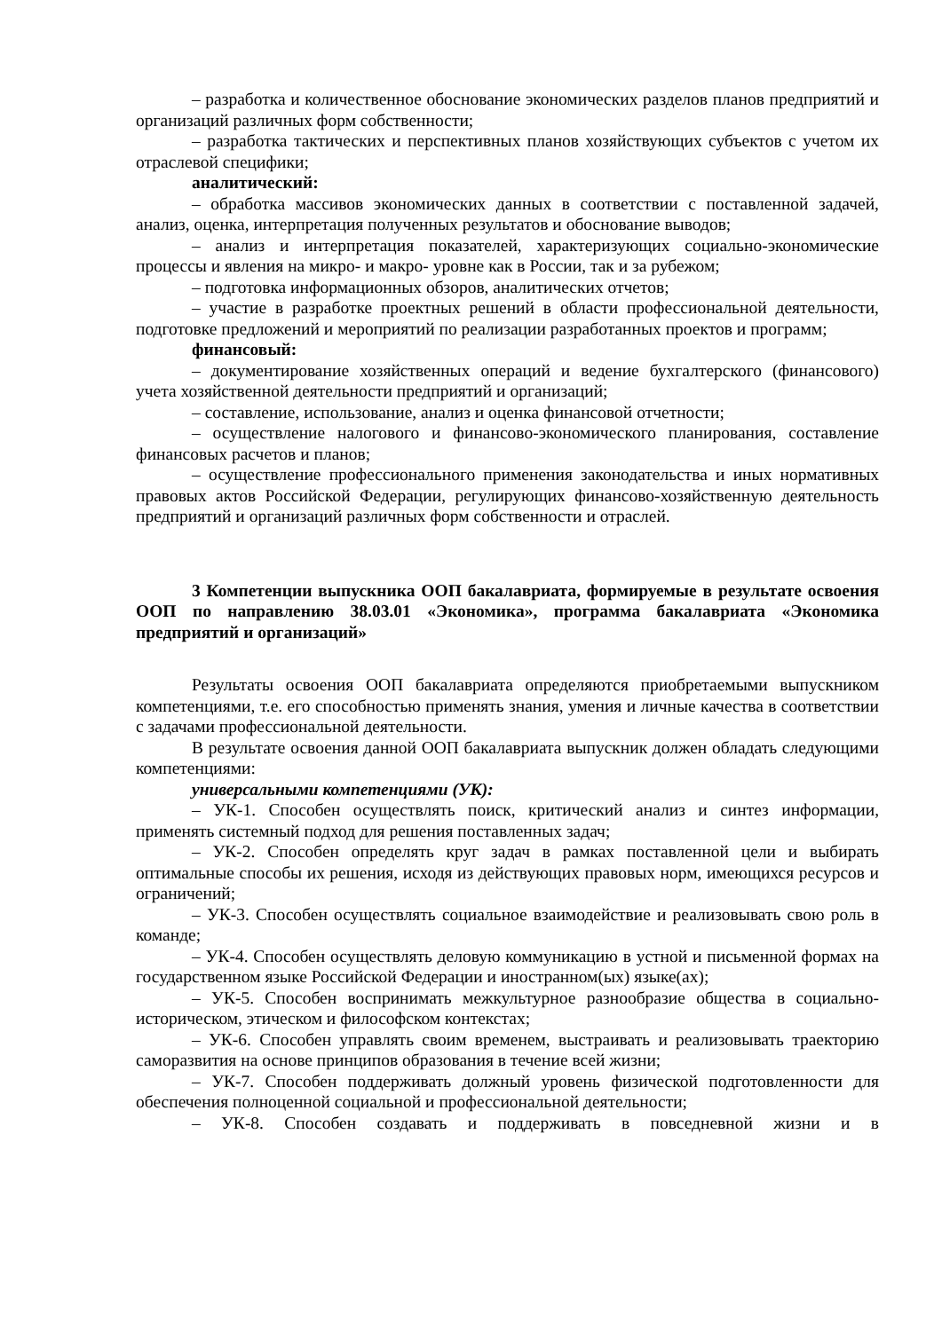– разработка и количественное обоснование экономических разделов планов предприятий и организаций различных форм собственности;
– разработка тактических и перспективных планов хозяйствующих субъектов с учетом их отраслевой специфики;
аналитический:
– обработка массивов экономических данных в соответствии с поставленной задачей, анализ, оценка, интерпретация полученных результатов и обоснование выводов;
– анализ и интерпретация показателей, характеризующих социально-экономические процессы и явления на микро- и макро- уровне как в России, так и за рубежом;
– подготовка информационных обзоров, аналитических отчетов;
– участие в разработке проектных решений в области профессиональной деятельности, подготовке предложений и мероприятий по реализации разработанных проектов и программ;
финансовый:
– документирование хозяйственных операций и ведение бухгалтерского (финансового) учета хозяйственной деятельности предприятий и организаций;
– составление, использование, анализ и оценка финансовой отчетности;
– осуществление налогового и финансово-экономического планирования, составление финансовых расчетов и планов;
– осуществление профессионального применения законодательства и иных нормативных правовых актов Российской Федерации, регулирующих финансово-хозяйственную деятельность предприятий и организаций различных форм собственности и отраслей.
3 Компетенции выпускника ООП бакалавриата, формируемые в результате освоения ООП по направлению 38.03.01 «Экономика», программа бакалавриата «Экономика предприятий и организаций»
Результаты освоения ООП бакалавриата определяются приобретаемыми выпускником компетенциями, т.е. его способностью применять знания, умения и личные качества в соответствии с задачами профессиональной деятельности.
В результате освоения данной ООП бакалавриата выпускник должен обладать следующими компетенциями:
универсальными компетенциями (УК):
– УК-1. Способен осуществлять поиск, критический анализ и синтез информации, применять системный подход для решения поставленных задач;
– УК-2. Способен определять круг задач в рамках поставленной цели и выбирать оптимальные способы их решения, исходя из действующих правовых норм, имеющихся ресурсов и ограничений;
– УК-3. Способен осуществлять социальное взаимодействие и реализовывать свою роль в команде;
– УК-4. Способен осуществлять деловую коммуникацию в устной и письменной формах на государственном языке Российской Федерации и иностранном(ых) языке(ах);
– УК-5. Способен воспринимать межкультурное разнообразие общества в социально-историческом, этическом и философском контекстах;
– УК-6. Способен управлять своим временем, выстраивать и реализовывать траекторию саморазвития на основе принципов образования в течение всей жизни;
– УК-7. Способен поддерживать должный уровень физической подготовленности для обеспечения полноценной социальной и профессиональной деятельности;
– УК-8. Способен создавать и поддерживать в повседневной жизни и в